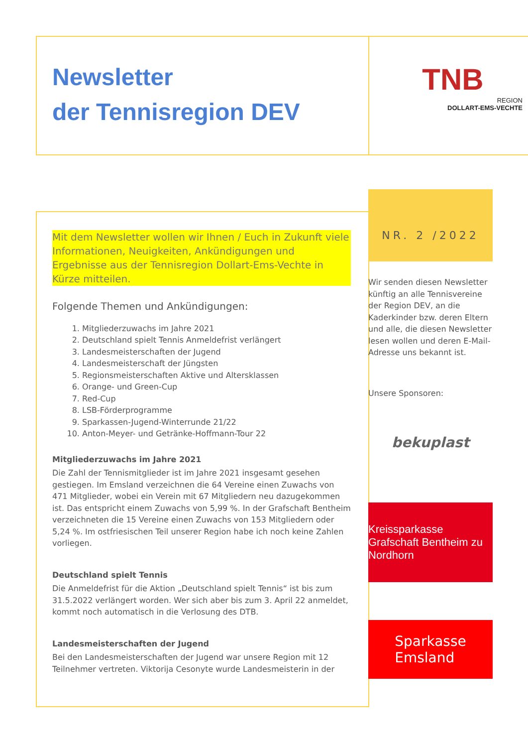Newsletter
der Tennisregion DEV
TNB
REGION
DOLLART-EMS-VECHTE
Mit dem Newsletter wollen wir Ihnen / Euch in Zukunft viele Informationen, Neuigkeiten, Ankündigungen und Ergebnisse aus der Tennisregion Dollart-Ems-Vechte in Kürze mitteilen.
Folgende Themen und Ankündigungen:
1. Mitgliederzuwachs im Jahre 2021
2. Deutschland spielt Tennis Anmeldefrist verlängert
3. Landesmeisterschaften der Jugend
4. Landesmeisterschaft der Jüngsten
5. Regionsmeisterschaften Aktive und Altersklassen
6. Orange- und Green-Cup
7. Red-Cup
8. LSB-Förderprogramme
9. Sparkassen-Jugend-Winterrunde 21/22
10. Anton-Meyer- und Getränke-Hoffmann-Tour 22
Mitgliederzuwachs im Jahre 2021
Die Zahl der Tennismitglieder ist im Jahre 2021 insgesamt gesehen gestiegen. Im Emsland verzeichnen die 64 Vereine einen Zuwachs von 471 Mitglieder, wobei ein Verein mit 67 Mitgliedern neu dazugekommen ist. Das entspricht einem Zuwachs von 5,99 %. In der Grafschaft Bentheim verzeichneten die 15 Vereine einen Zuwachs von 153 Mitgliedern oder 5,24 %. Im ostfriesischen Teil unserer Region habe ich noch keine Zahlen vorliegen.
Deutschland spielt Tennis
Die Anmeldefrist für die Aktion „Deutschland spielt Tennis“ ist bis zum 31.5.2022 verlängert worden. Wer sich aber bis zum 3. April 22 anmeldet, kommt noch automatisch in die Verlosung des DTB.
Landesmeisterschaften der Jugend
Bei den Landesmeisterschaften der Jugend war unsere Region mit 12 Teilnehmer vertreten. Viktorija Cesonyte wurde Landesmeisterin in der
NR. 2 /2022
Wir senden diesen Newsletter künftig an alle Tennisvereine der Region DEV, an die Kaderkinder bzw. deren Eltern und alle, die diesen Newsletter lesen wollen und deren E-Mail-Adresse uns bekannt ist.
Unsere Sponsoren:
bekuplast
Kreissparkasse
Grafschaft Bentheim zu Nordhorn
Sparkasse
Emsland